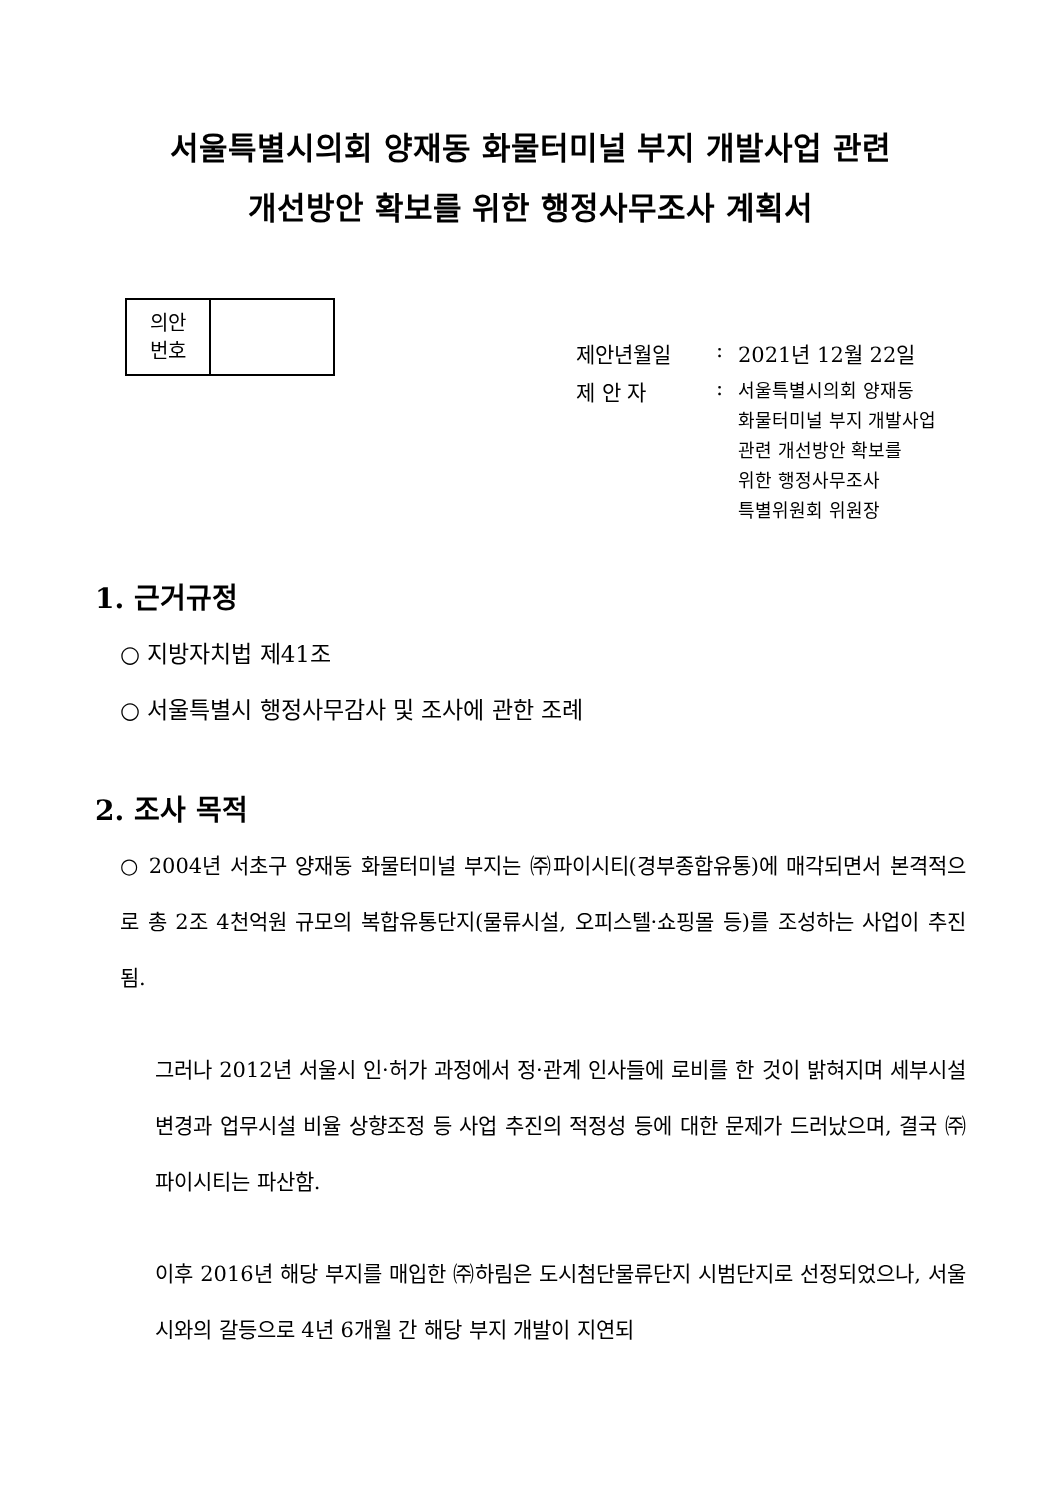서울특별시의회 양재동 화물터미널 부지 개발사업 관련
개선방안 확보를 위한 행정사무조사 계획서
| 의안 번호 | |
제안년월일: 2021년 12월 22일
제 안 자: 서울특별시의회 양재동
화물터미널 부지 개발사업
관련 개선방안 확보를
위한 행정사무조사
특별위원회 위원장
1. 근거규정
○ 지방자치법 제41조
○ 서울특별시 행정사무감사 및 조사에 관한 조례
2. 조사 목적
○ 2004년 서초구 양재동 화물터미널 부지는 ㈜파이시티(경부종합유통)에 매각되면서 본격적으로 총 2조 4천억원 규모의 복합유통단지(물류시설, 오피스텔·쇼핑몰 등)를 조성하는 사업이 추진됨.
그러나 2012년 서울시 인·허가 과정에서 정·관계 인사들에 로비를 한 것이 밝혀지며 세부시설 변경과 업무시설 비율 상향조정 등 사업 추진의 적정성 등에 대한 문제가 드러났으며, 결국 ㈜파이시티는 파산함.
이후 2016년 해당 부지를 매입한 ㈜하림은 도시첨단물류단지 시범단지로 선정되었으나, 서울시와의 갈등으로 4년 6개월 간 해당 부지 개발이 지연되